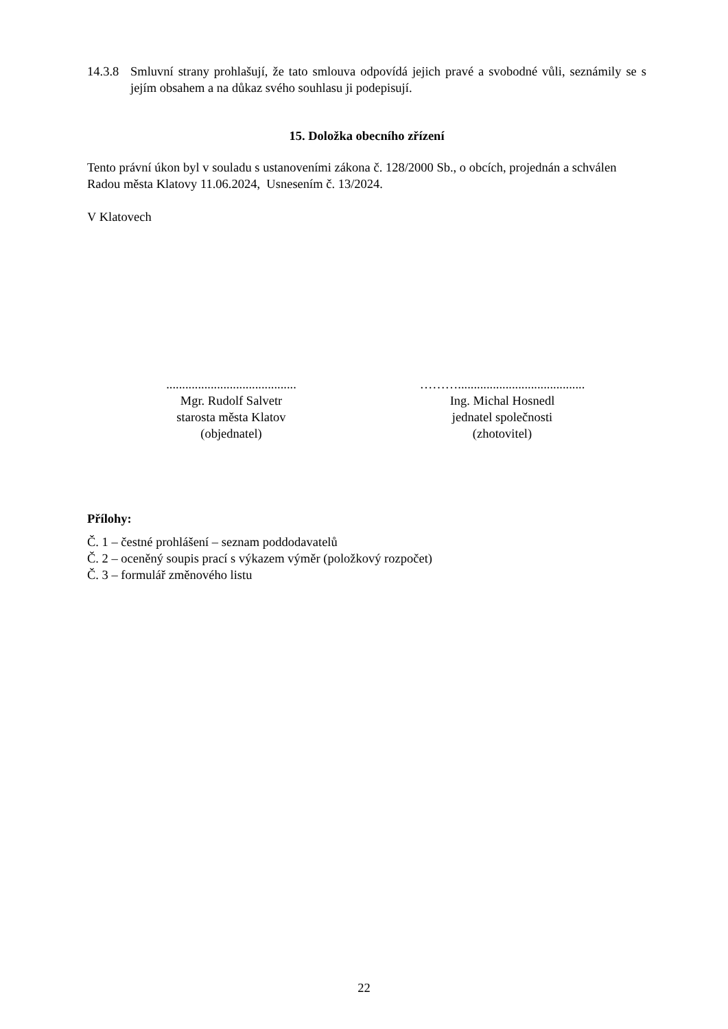14.3.8
Smluvní strany prohlašují, že tato smlouva odpovídá jejich pravé a svobodné vůli, seznámily se s jejím obsahem a na důkaz svého souhlasu ji podepisují.
15. Doložka obecního zřízení
Tento právní úkon byl v souladu s ustanoveními zákona č. 128/2000 Sb., o obcích, projednán a schválen Radou města Klatovy 11.06.2024, Usnesením č. 13/2024.
V Klatovech
.........................................
Mgr. Rudolf Salvetr
starosta města Klatov
(objednatel)
………........................................
Ing. Michal Hosnedl
jednatel společnosti
(zhotovitel)
Přílohy:
Č. 1 – čestné prohlášení – seznam poddodavatelů
Č. 2 – oceněný soupis prací s výkazem výměr (položkový rozpočet)
Č. 3 – formulář změnového listu
22